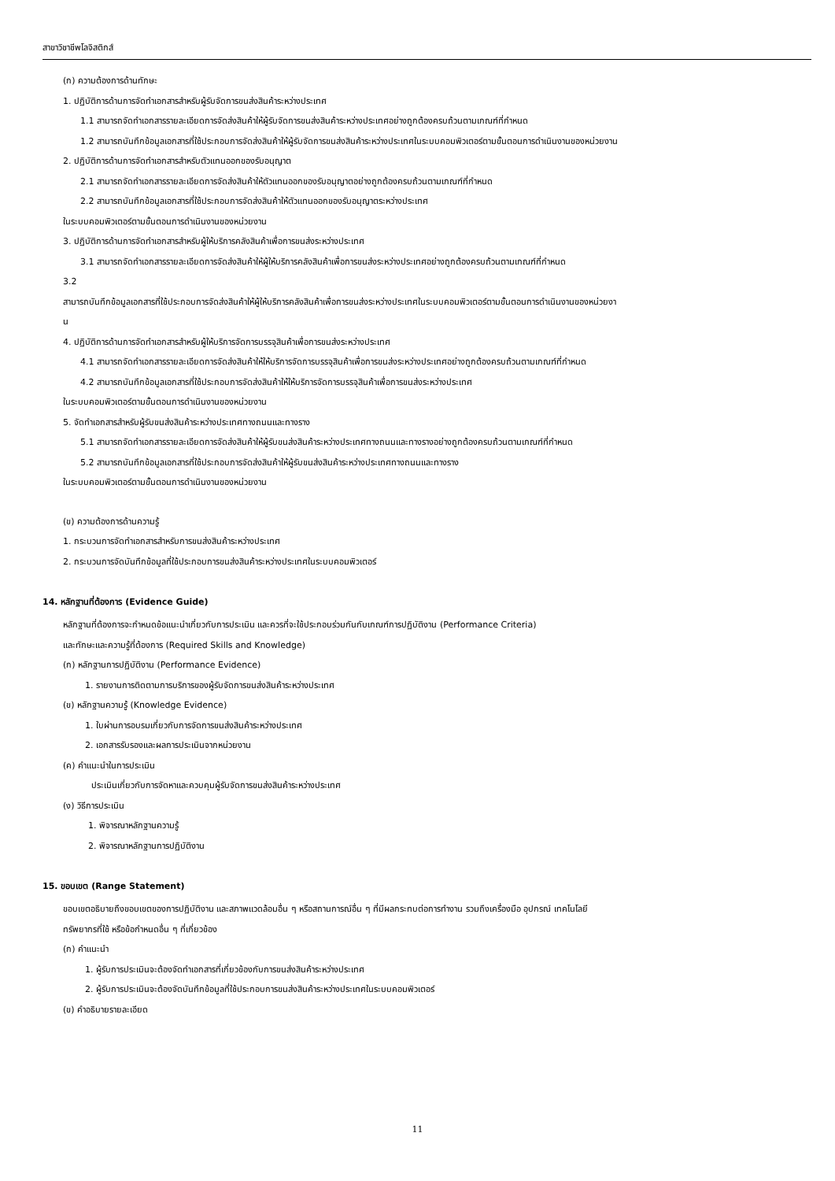สาขาวิชาชีพโลจิสติกส์
(ก) ความต้องการด้านทักษะ
1. ปฏิบัติการด้านการจัดทำเอกสารสำหรับผู้รับจัดการขนส่งสินค้าระหว่างประเทศ
1.1 สามารถจัดทำเอกสารรายละเอียดการจัดส่งสินค้าให้ผู้รับจัดการขนส่งสินค้าระหว่างประเทศอย่างถูกต้องครบถ้วนตามเกณฑ์ที่กำหนด
1.2 สามารถบันทึกข้อมูลเอกสารที่ใช้ประกอบการจัดส่งสินค้าให้ผู้รับจัดการขนส่งสินค้าระหว่างประเทศในระบบคอมพิวเตอร์ตามขั้นตอนการดำเนินงานของหน่วยงาน
2. ปฏิบัติการด้านการจัดทำเอกสารสำหรับตัวแทนออกของรับอนุญาต
2.1 สามารถจัดทำเอกสารรายละเอียดการจัดส่งสินค้าให้ตัวแทนออกของรับอนุญาตอย่างถูกต้องครบถ้วนตามเกณฑ์ที่กำหนด
2.2 สามารถบันทึกข้อมูลเอกสารที่ใช้ประกอบการจัดส่งสินค้าให้ตัวแทนออกของรับอนุญาตระหว่างประเทศ
ในระบบคอมพิวเตอร์ตามขั้นตอนการดำเนินงานของหน่วยงาน
3. ปฏิบัติการด้านการจัดทำเอกสารสำหรับผู้ให้บริการคลังสินค้าเพื่อการขนส่งระหว่างประเทศ
3.1 สามารถจัดทำเอกสารรายละเอียดการจัดส่งสินค้าให้ผู้ให้บริการคลังสินค้าเพื่อการขนส่งระหว่างประเทศอย่างถูกต้องครบถ้วนตามเกณฑ์ที่กำหนด
3.2
สามารถบันทึกข้อมูลเอกสารที่ใช้ประกอบการจัดส่งสินค้าให้ผู้ให้บริการคลังสินค้าเพื่อการขนส่งระหว่างประเทศในระบบคอมพิวเตอร์ตามขั้นตอนการดำเนินงานของหน่วยงา
น
4. ปฏิบัติการด้านการจัดทำเอกสารสำหรับผู้ให้บริการจัดการบรรจุสินค้าเพื่อการขนส่งระหว่างประเทศ
4.1 สามารถจัดทำเอกสารรายละเอียดการจัดส่งสินค้าให้ให้บริการจัดการบรรจุสินค้าเพื่อการขนส่งระหว่างประเทศอย่างถูกต้องครบถ้วนตามเกณฑ์ที่กำหนด
4.2 สามารถบันทึกข้อมูลเอกสารที่ใช้ประกอบการจัดส่งสินค้าให้ให้บริการจัดการบรรจุสินค้าเพื่อการขนส่งระหว่างประเทศ
ในระบบคอมพิวเตอร์ตามขั้นตอนการดำเนินงานของหน่วยงาน
5. จัดทำเอกสารสำหรับผู้รับขนส่งสินค้าระหว่างประเทศทางถนนและทางราง
5.1 สามารถจัดทำเอกสารรายละเอียดการจัดส่งสินค้าให้ผู้รับขนส่งสินค้าระหว่างประเทศทางถนนและทางรางอย่างถูกต้องครบถ้วนตามเกณฑ์ที่กำหนด
5.2 สามารถบันทึกข้อมูลเอกสารที่ใช้ประกอบการจัดส่งสินค้าให้ผู้รับขนส่งสินค้าระหว่างประเทศทางถนนและทางราง
ในระบบคอมพิวเตอร์ตามขั้นตอนการดำเนินงานของหน่วยงาน
(ข) ความต้องการด้านความรู้
1. กระบวนการจัดทำเอกสารสำหรับการขนส่งสินค้าระหว่างประเทศ
2. กระบวนการจัดบันทึกข้อมูลที่ใช้ประกอบการขนส่งสินค้าระหว่างประเทศในระบบคอมพิวเตอร์
14. หลักฐานที่ต้องการ (Evidence Guide)
หลักฐานที่ต้องการจะกำหนดข้อแนะนำเกี่ยวกับการประเมิน และควรที่จะใช้ประกอบร่วมกันกับเกณฑ์การปฏิบัติงาน (Performance Criteria)
และทักษะและความรู้ที่ต้องการ (Required Skills and Knowledge)
(ก) หลักฐานการปฏิบัติงาน (Performance Evidence)
1. รายงานการติดตามการบริการของผู้รับจัดการขนส่งสินค้าระหว่างประเทศ
(ข) หลักฐานความรู้ (Knowledge Evidence)
1. ใบผ่านการอบรมเกี่ยวกับการจัดการขนส่งสินค้าระหว่างประเทศ
2. เอกสารรับรองและผลการประเมินจากหน่วยงาน
(ค) คำแนะนำในการประเมิน
ประเมินเกี่ยวกับการจัดหาและควบคุมผู้รับจัดการขนส่งสินค้าระหว่างประเทศ
(ง) วิธีการประเมิน
1. พิจารณาหลักฐานความรู้
2. พิจารณาหลักฐานการปฏิบัติงาน
15. ขอบเขต (Range Statement)
ขอบเขตอธิบายถึงขอบเขตของการปฏิบัติงาน และสภาพแวดล้อมอื่น ๆ หรือสถานการณ์อื่น ๆ ที่มีผลกระทบต่อการทำงาน รวมถึงเครื่องมือ อุปกรณ์ เทคโนโลยี
ทรัพยากรที่ใช้ หรือข้อกำหนดอื่น ๆ ที่เกี่ยวข้อง
(ก) คำแนะนำ
1. ผู้รับการประเมินจะต้องจัดทำเอกสารที่เกี่ยวข้องกับการขนส่งสินค้าระหว่างประเทศ
2. ผู้รับการประเมินจะต้องจัดบันทึกข้อมูลที่ใช้ประกอบการขนส่งสินค้าระหว่างประเทศในระบบคอมพิวเตอร์
(ข) คำอธิบายรายละเอียด
11